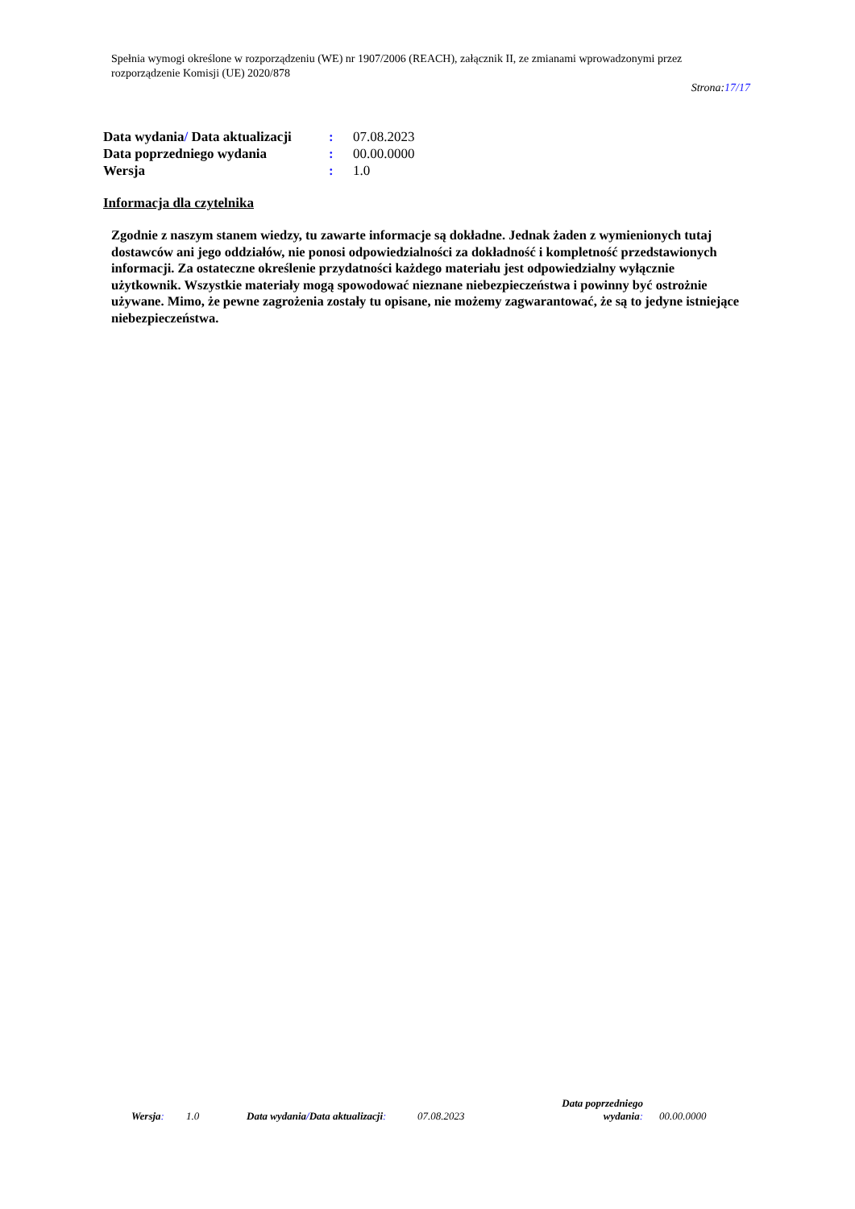Spełnia wymogi określone w rozporządzeniu (WE) nr 1907/2006 (REACH), załącznik II, ze zmianami wprowadzonymi przez rozporządzenie Komisji (UE) 2020/878
Strona:17/17
Data wydania/ Data aktualizacji: 07.08.2023
Data poprzedniego wydania: 00.00.0000
Wersja: 1.0
Informacja dla czytelnika
Zgodnie z naszym stanem wiedzy, tu zawarte informacje są dokładne. Jednak żaden z wymienionych tutaj dostawców ani jego oddziałów, nie ponosi odpowiedzialności za dokładność i kompletność przedstawionych informacji. Za ostateczne określenie przydatności każdego materiału jest odpowiedzialny wyłącznie użytkownik. Wszystkie materiały mogą spowodować nieznane niebezpieczeństwa i powinny być ostrożnie używane. Mimo, że pewne zagrożenia zostały tu opisane, nie możemy zagwarantować, że są to jedyne istniejące niebezpieczeństwa.
Wersja: 1.0 Data wydania/Data aktualizacji: 07.08.2023 Data poprzedniego
wydania: 00.00.0000